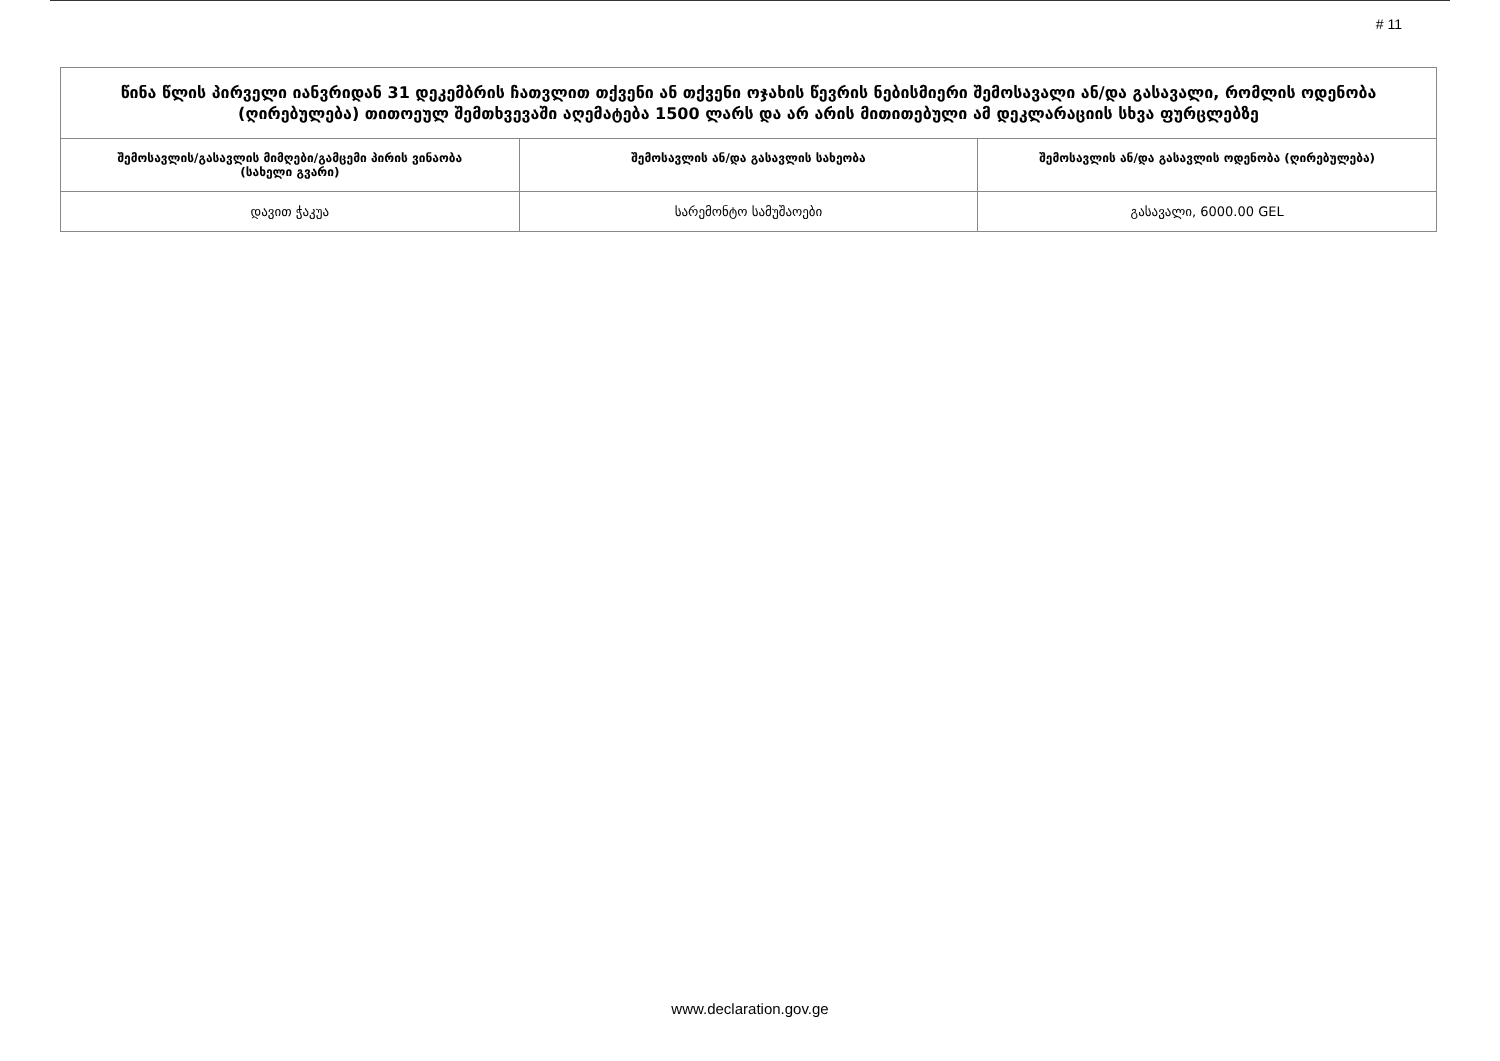# 11
| წინა წლის პირველი იანვრიდან 31 დეკემბრის ჩათვლით თქვენი ან თქვენი ოჯახის წევრის ნებისმიერი შემოსავალი ან/და გასავალი, რომლის ოდენობა (ღირებულება) თითოეულ შემთხვევაში აღემატება 1500 ლარს და არ არის მითითებული ამ დეკლარაციის სხვა ფურცლებზე | | |
| შემოსავლის/გასავლის მიმღები/გამცემი პირის ვინაობა (სახელი გვარი) | შემოსავლის ან/და გასავლის სახეობა | შემოსავლის ან/და გასავლის ოდენობა (ღირებულება) |
| დავით ჭაკუა | სარემონტო სამუშაოები | გასავალი, 6000.00 GEL |
www.declaration.gov.ge